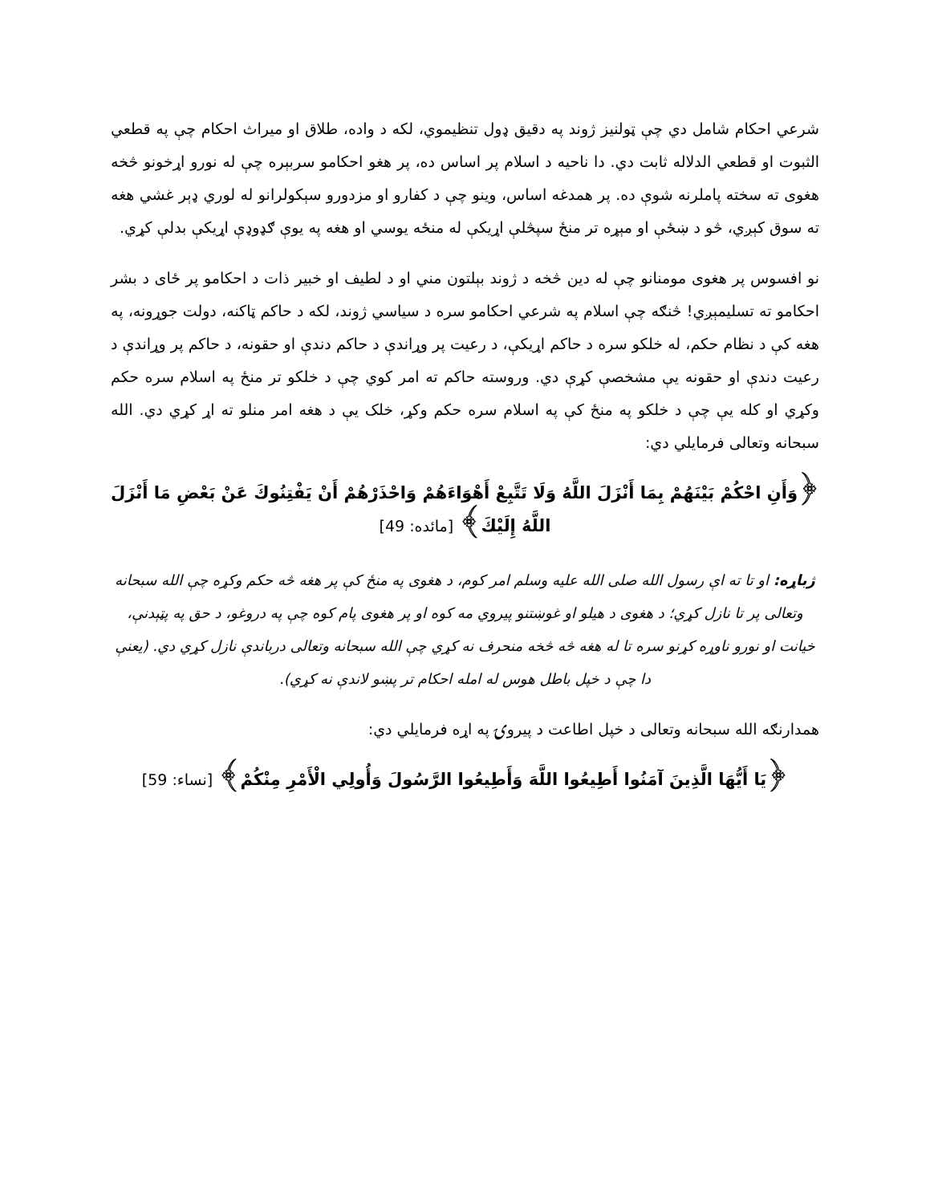شرعي احکام شامل دي چې ټولنيز ژوند په دقيق ډول تنظيموي، لکه د واده، طلاق او ميراث احکام چې په قطعي الثبوت او قطعي الدلاله ثابت دي. دا ناحيه د اسلام پر اساس ده، پر هغو احکامو سربېره چې له نورو اړخونو څخه هغوی ته سخته پاملرنه شوې ده. پر همدغه اساس، وينو چې د کفارو او مزدورو سېکولرانو له لوري ډېر غشي هغه ته سوق کېږي، څو د ښځې او مېړه تر منځ سپڅلې اړيکې له منځه يوسي او هغه په يوې ګډوډې اړيکې بدلې کړي.
نو افسوس پر هغوی مومنانو چې له دين څخه د ژوند بېلتون مني او د لطيف او خبير ذات د احکامو پر ځای د بشر احکامو ته تسليمېږي! څنګه چې اسلام په شرعي احکامو سره د سياسي ژوند، لکه د حاکم ټاکنه، دولت جوړونه، په هغه کې د نظام حکم، له خلکو سره د حاکم اړيکې، د رعيت پر وړاندې د حاکم دندې او حقونه، د حاکم پر وړاندې د رعيت دندې او حقونه يې مشخصې کړې دي. وروسته حاکم ته امر کوي چې د خلکو تر منځ په اسلام سره حکم وکړي او کله يې چې د خلکو په منځ کې په اسلام سره حکم وکړ، خلک يې د هغه امر منلو ته اړ کړي دي. الله سبحانه وتعالی فرمايلي دي:
﴿وَأَنِ احْكُمْ بَيْنَهُمْ بِمَا أَنْزَلَ اللَّهُ وَلَا تَتَّبِعْ أَهْوَاءَهُمْ وَاحْذَرْهُمْ أَنْ يَفْتِنُوكَ عَنْ بَعْضِ مَا أَنْزَلَ اللَّهُ إِلَيْكَ﴾ [مائده: 49]
ژباړه: او تا ته اې رسول الله صلی الله عليه وسلم امر کوم، د هغوی په منځ کې پر هغه څه حکم وکړه چې الله سبحانه وتعالی پر تا نازل کړي؛ د هغوی د هيلو او غوښتنو پيروي مه کوه او پر هغوی پام کوه چې په دروغو، د حق په پټېدنې، خيانت او نورو ناوړه کړنو سره تا له هغه څه څخه منحرف نه کړي چې الله سبحانه وتعالی درباندې نازل کړي دي. (يعنې دا چې د خپل باطل هوس له امله احکام تر پښو لاندې نه کړي).
همدارنګه الله سبحانه وتعالی د خپل اطاعت د پيروۍ په اړه فرمايلي دي:
﴿يَا أَيُّهَا الَّذِينَ آمَنُوا أَطِيعُوا اللَّهَ وَأَطِيعُوا الرَّسُولَ وَأُولِي الْأَمْرِ مِنْكُمْ﴾ [نساء: 59]